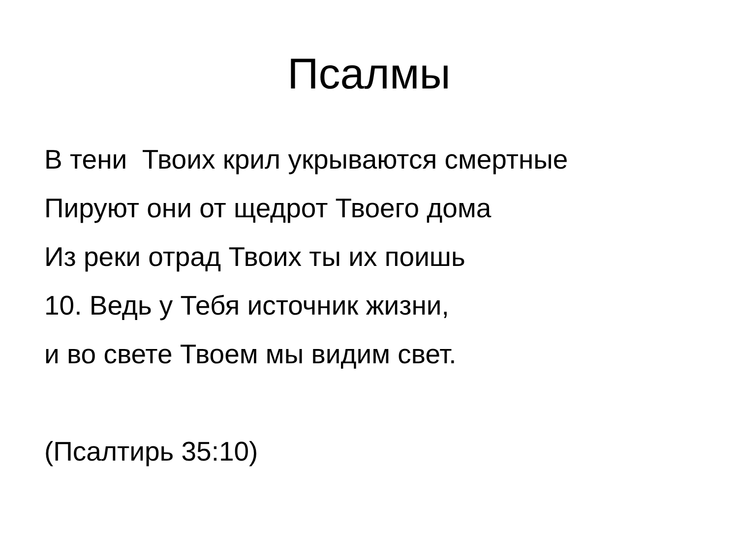Псалмы
В тени Твоих крил укрываются смертные
Пируют они от щедрот Твоего дома
Из реки отрад Твоих ты их поишь
10. Ведь у Тебя источник жизни,
и во свете Твоем мы видим свет.
(Псалтирь 35:10)